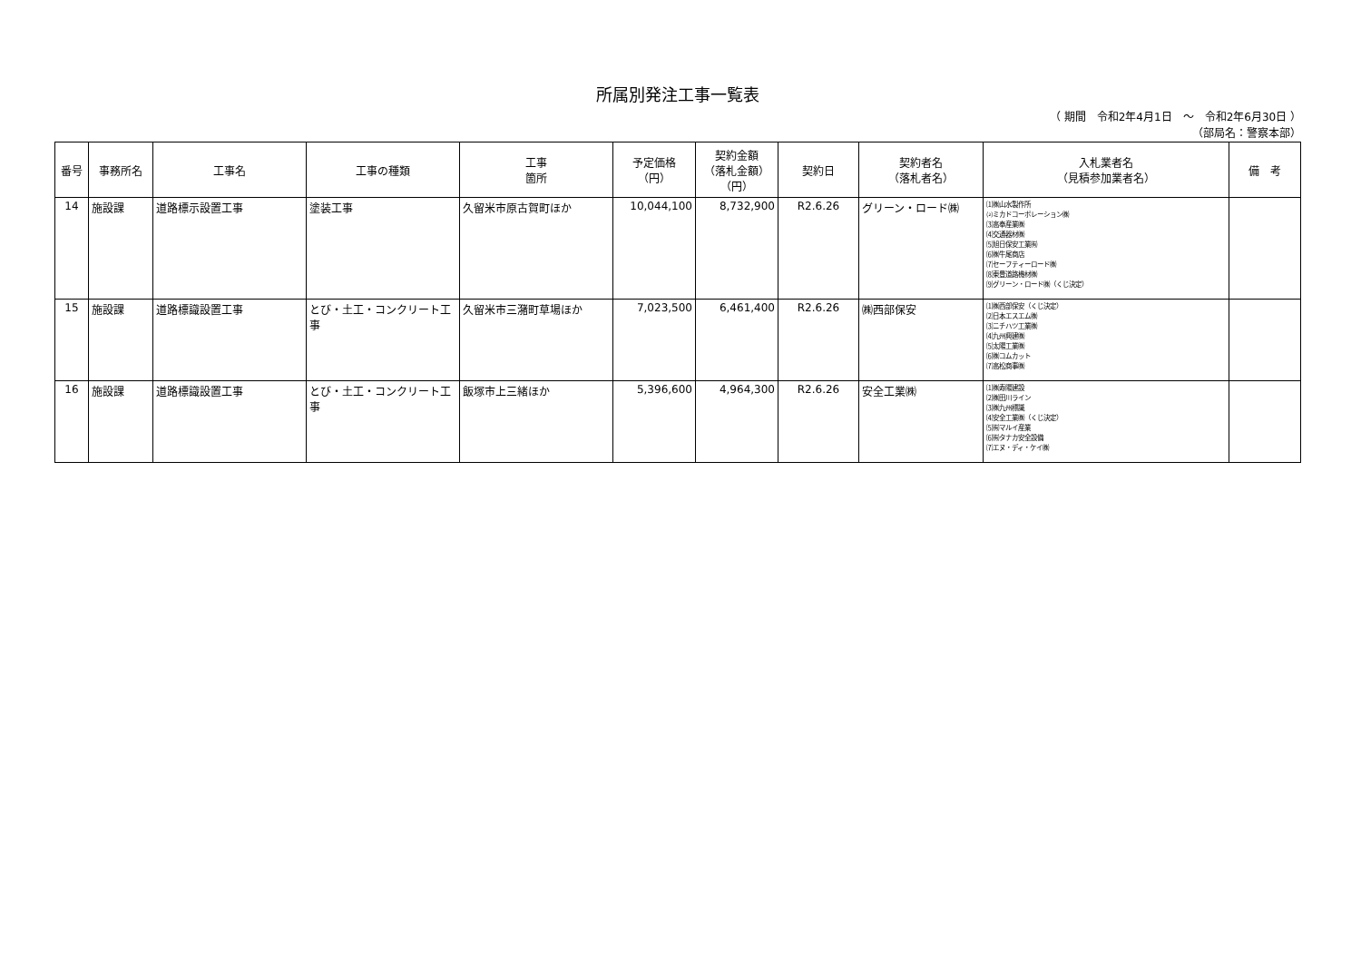所属別発注工事一覧表
（ 期間　令和2年4月1日　～　令和2年6月30日 ）
（部局名：警察本部）
| 番号 | 事務所名 | 工事名 | 工事の種類 | 工事 箇所 | 予定価格 （円） | 契約金額 （落札金額） （円） | 契約日 | 契約者名 （落札者名） | 入札業者名 （見積参加業者名） | 備 考 |
| --- | --- | --- | --- | --- | --- | --- | --- | --- | --- | --- |
| 14 | 施設課 | 道路標示設置工事 | 塗装工事 | 久留米市原古賀町ほか | 10,044,100 | 8,732,900 | R2.6.26 | グリーン・ロード㈱ | ⑴㈱山水製作所 ⑵ミカドコーポレーション㈱ ⑶高奉産業㈱ ⑷交通器材㈱ ⑸旭日保安工業㈲ ⑹㈱牛尾商店 ⑺セーフティーロード㈱ ⑻東豊道路機材㈱ ⑼グリーン・ロード㈱（くじ決定） | |
| 15 | 施設課 | 道路標識設置工事 | とび・土工・コンクリート工事 | 久留米市三潴町草場ほか | 7,023,500 | 6,461,400 | R2.6.26 | ㈱西部保安 | ⑴㈱西部保安（くじ決定） ⑵日本エスエム㈱ ⑶ニチハツ工業㈱ ⑷九州興建㈱ ⑸太陽工業㈱ ⑹㈱コムカット ⑺高松商事㈱ | |
| 16 | 施設課 | 道路標識設置工事 | とび・土工・コンクリート工事 | 飯塚市上三緒ほか | 5,396,600 | 4,964,300 | R2.6.26 | 安全工業㈱ | ⑴㈱寿陽建設 ⑵㈱田川ライン ⑶㈱九州標識 ⑷安全工業㈱（くじ決定） ⑸㈲マルイ産業 ⑹㈲タナカ安全設備 ⑺エヌ・ディ・ケイ㈱ | |